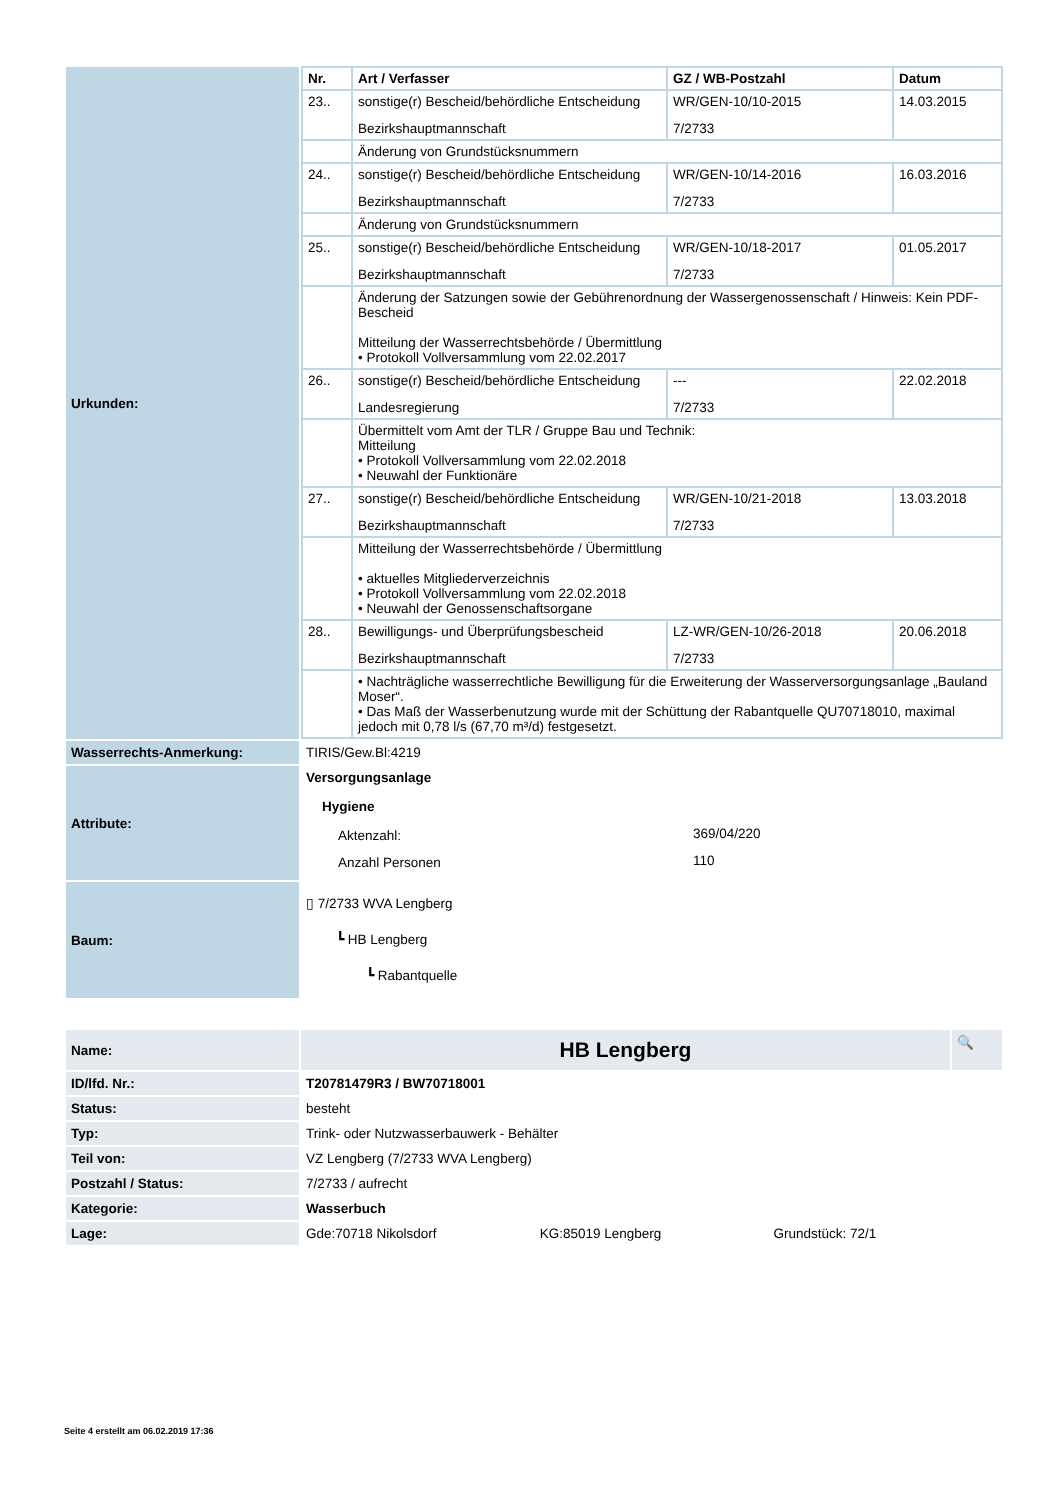| Urkunden: | / Nr. / Art / Verfasser / GZ / WB-Postzahl / Datum / / --- / --- / --- / --- / / 23.. / sonstige(r) Bescheid/behördliche Entscheidung Bezirkshauptmannschaft / WR/GEN-10/10-2015 7/2733 / 14.03.2015 / / / Änderung von Grundstücksnummern / / / / 24.. / sonstige(r) Bescheid/behördliche Entscheidung Bezirkshauptmannschaft / WR/GEN-10/14-2016 7/2733 / 16.03.2016 / / / Änderung von Grundstücksnummern / / / / 25.. / sonstige(r) Bescheid/behördliche Entscheidung Bezirkshauptmannschaft / WR/GEN-10/18-2017 7/2733 / 01.05.2017 / / / Änderung der Satzungen sowie der Gebührenordnung der Wassergenossenschaft / Hinweis: Kein PDF-Bescheid Mitteilung der Wasserrechtsbehörde / Übermittlung • Protokoll Vollversammlung vom 22.02.2017 / / / / 26.. / sonstige(r) Bescheid/behördliche Entscheidung Landesregierung / --- 7/2733 / 22.02.2018 / / / Übermittelt vom Amt der TLR / Gruppe Bau und Technik: Mitteilung • Protokoll Vollversammlung vom 22.02.2018 • Neuwahl der Funktionäre / / / / 27.. / sonstige(r) Bescheid/behördliche Entscheidung Bezirkshauptmannschaft / WR/GEN-10/21-2018 7/2733 / 13.03.2018 / / / Mitteilung der Wasserrechtsbehörde / Übermittlung • aktuelles Mitgliederverzeichnis • Protokoll Vollversammlung vom 22.02.2018 • Neuwahl der Genossenschaftsorgane / / / / 28.. / Bewilligungs- und Überprüfungsbescheid Bezirkshauptmannschaft / LZ-WR/GEN-10/26-2018 7/2733 / 20.06.2018 / / / • Nachträgliche wasserrechtliche Bewilligung für die Erweiterung der Wasserversorgungsanlage „Bauland Moser“. • Das Maß der Wasserbenutzung wurde mit der Schüttung der Rabantquelle QU70718010, maximal jedoch mit 0,78 l/s (67,70 m³/d) festgesetzt. / / / |
| Wasserrechts-Anmerkung: | TIRIS/Gew.Bl:4219 |
| Attribute: | Versorgungsanlage Hygiene / Aktenzahl: / 369/04/220 / / Anzahl Personen / 110 / |
| Baum: | ▯ 7/2733 WVA Lengberg ┗ HB Lengberg ┗ Rabantquelle |
| Name: | HB Lengberg | 🔍 |
| ID/lfd. Nr.: | T20781479R3 / BW70718001 | |
| Status: | besteht | |
| Typ: | Trink- oder Nutzwasserbauwerk - Behälter | |
| Teil von: | VZ Lengberg (7/2733 WVA Lengberg) | |
| Postzahl / Status: | 7/2733 / aufrecht | |
| Kategorie: | Wasserbuch | |
| Lage: | Gde:70718 Nikolsdorf KG:85019 Lengberg Grundstück: 72/1 | |
Seite 4 erstellt am 06.02.2019 17:36